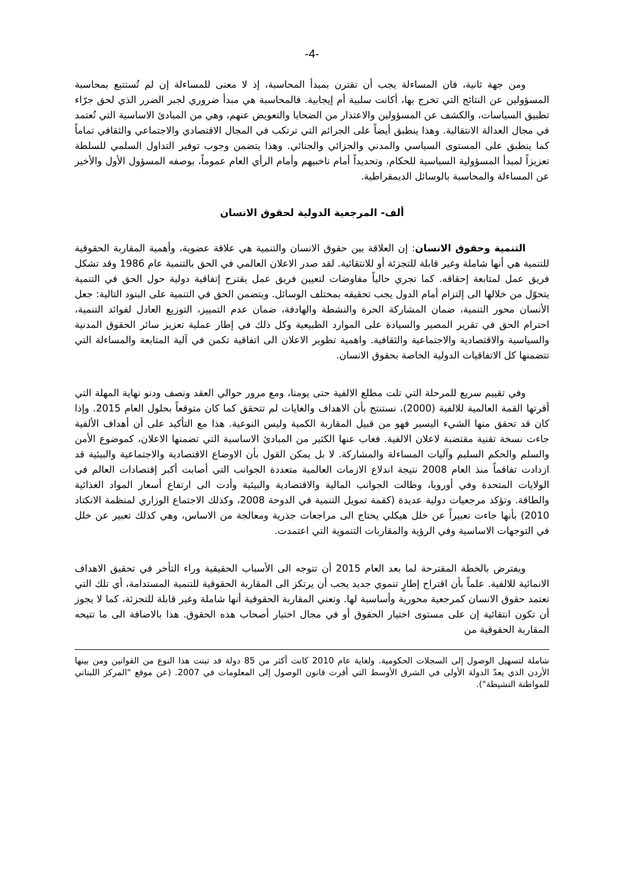-4-
ومن جهة ثانية، فان المساءلة يجب أن تقترن بمبدأ المحاسبة، إذ لا معنى للمساءلة إن لم تُستتبع بمحاسبة المسؤولين عن النتائج التي تخرج بها، أكانت سلبية أم إيجابية. فالمحاسبة هي مبدأ ضروري لجبر الضرر الذي لحق جرّاء تطبيق السياسات، والكشف عن المسؤولين والاعتذار من الضحايا والتعويض عنهم، وهي من المبادئ الاساسية التي تُعتمد في مجال العدالة الانتقالية. وهذا ينطبق أيضاً على الجرائم التي ترتكب في المجال الاقتصادي والاجتماعي والثقافي تماماً كما ينطبق على المستوى السياسي والمدني والجزائي والجنائي. وهذا يتضمن وجوب توفير التداول السلمي للسلطة تعزيزاً لمبدأ المسؤولية السياسية للحكام، وتحديداً أمام ناخبيهم وأمام الرأي العام عموماً، بوصفه المسؤول الأول والأخير عن المساءلة والمحاسبة بالوسائل الديمقراطية.
ألف- المرجعية الدولية لحقوق الانسان
التنمية وحقوق الانسان: إن العلاقة بين حقوق الانسان والتنمية هي علاقة عضوية، وأهمية المقاربة الحقوقية للتنمية هي أنها شاملة وغير قابلة للتجزئة أو للانتقائية. لقد صدر الاعلان العالمي في الحق بالتنمية عام 1986 وقد تشكل فريق عمل لمتابعة إحقاقه. كما تجري حالياً مفاوضات لتعيين فريق عمل يقترح إتفاقية دولية حول الحق في التنمية يتحوّل من خلالها الى إلتزام أمام الدول يجب تحقيقه بمختلف الوسائل. ويتضمن الحق في التنمية على البنود التالية: جعل الأنسان محور التنمية، ضمان المشاركة الحرة والنشطة والهادفة، ضمان عدم التمييز، التوزيع العادل لفوائد التنمية، احترام الحق في تقرير المصير والسيادة على الموارد الطبيعية وكل ذلك في إطار عملية تعزيز سائر الحقوق المدنية والسياسية والاقتصادية والاجتماعية والثقافية. واهمية تطوير الاعلان الى اتفاقية تكمن في آلية المتابعة والمساءلة التي تتضمنها كل الاتفاقيات الدولية الخاصة بحقوق الانسان.
وفي تقييم سريع للمرحلة التي تلت مطلع الالفية حتى يومنا، ومع مرور حوالي العقد ونصف ودنو نهاية المهلة التي أقرتها القمة العالمية للالفية (2000)، نستنتج بأن الاهداف والغايات لم تتحقق كما كان متوقعاً بحلول العام 2015. وإذا كان قد تحقق منها الشيء اليسير فهو من قبيل المقاربة الكمية وليس النوعية. هذا مع التأكيد على أن أهداف الألفية جاءت نسخة تقنية مقتضبة لاعلان الالفية. فغاب عنها الكثير من المبادئ الاساسية التي تضمنها الاعلان، كموضوع الأمن والسلم والحكم السليم وآليات المساءلة والمشاركة. لا بل يمكن القول بأن الاوضاع الاقتصادية والاجتماعية والبيئية قد ازدادت تفاقماً منذ العام 2008 نتيجة اندلاع الازمات العالمية متعددة الجوانب التي أصابت أكبر إقتصادات العالم في الولايات المتحدة وفي أوروبا، وطالت الجوانب المالية والاقتصادية والبيئية وأدت الى ارتفاع أسعار المواد الغذائية والطاقة. وتؤكد مرجعيات دولية عديدة (كقمة تمويل التنمية في الدوحة 2008، وكذلك الاجتماع الوزاري لمنظمة الانكتاد 2010) بأنها جاءت تعبيراً عن خلل هيكلي يحتاج الى مراجعات جذرية ومعالجة من الاساس، وهي كذلك تعبير عن خلل في التوجهات الاساسية وفي الرؤية والمقاربات التنموية التي اعتمدت.
ويفترض بالخطة المقترحة لما بعد العام 2015 أن تتوجه الى الأسباب الحقيقية وراء التأخر في تحقيق الاهداف الانمائية للالفية. علماً بأن اقتراح إطارٍ تنموي جديد يجب أن يرتكز الى المقاربة الحقوقية للتنمية المستدامة، أي تلك التي تعتمد حقوق الانسان كمرجعية محورية وأساسية لها. وتعني المقاربة الحقوقية أنها شاملة وغير قابلة للتجزئة، كما لا يجوز أن تكون انتقائية إن على مستوى اختيار الحقوق أو في مجال اختيار أصحاب هذه الحقوق. هذا بالاضافة الى ما تتيحه المقاربة الحقوقية من
شاملة لتسهيل الوصول إلى السجلات الحكومية. ولغاية عام 2010 كانت أكثر من 85 دولة قد تبنت هذا النوع من القوانين ومن بينها الأردن الذي يعدّ الدولة الأولى في الشرق الأوسط التي أقرت قانون الوصول إلى المعلومات في 2007. (عن موقع "المركز اللبناني للمواطنة النشيطة").